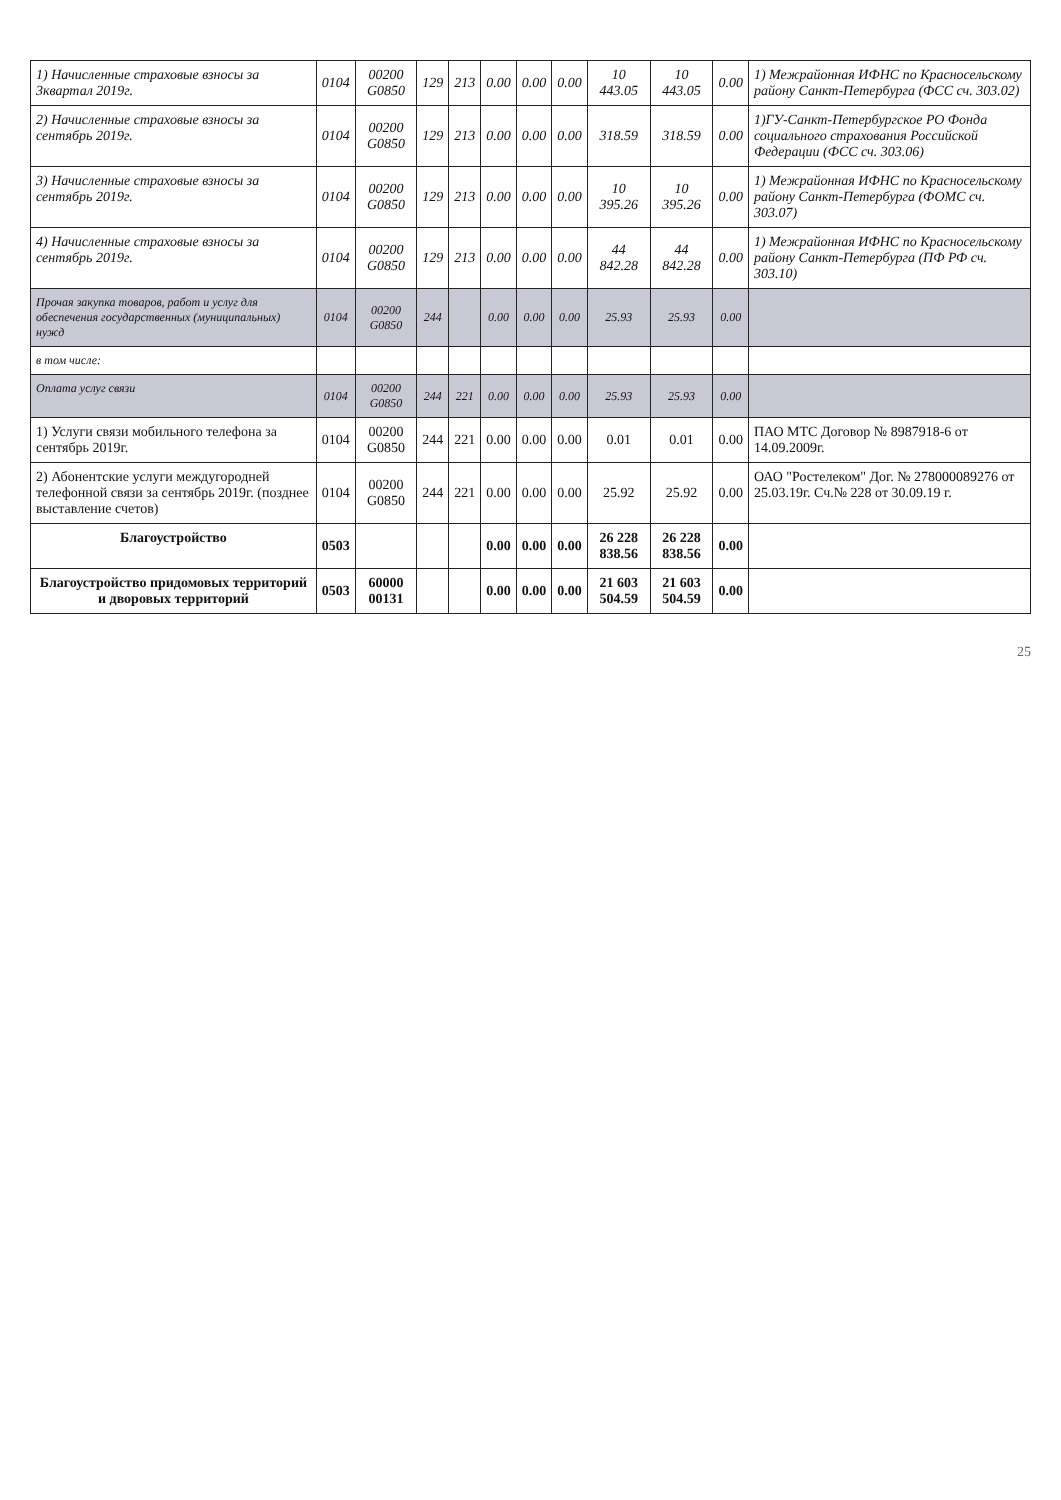| 1) Начисленные страховые взносы за 3квартал 2019г. | 0104 | 00200 G0850 | 129 | 213 | 0.00 | 0.00 | 0.00 | 10 443.05 | 10 443.05 | 0.00 | 1) Межрайонная ИФНС по Красносельскому району Санкт-Петербурга (ФСС сч. 303.02) |
| 2) Начисленные страховые взносы за сентябрь 2019г. | 0104 | 00200 G0850 | 129 | 213 | 0.00 | 0.00 | 0.00 | 318.59 | 318.59 | 0.00 | 1)ГУ-Санкт-Петербургское РО Фонда социального страхования Российской Федерации (ФСС сч. 303.06) |
| 3) Начисленные страховые взносы за сентябрь 2019г. | 0104 | 00200 G0850 | 129 | 213 | 0.00 | 0.00 | 0.00 | 10 395.26 | 10 395.26 | 0.00 | 1) Межрайонная ИФНС по Красносельскому району Санкт-Петербурга (ФОМС сч. 303.07) |
| 4) Начисленные страховые взносы за сентябрь 2019г. | 0104 | 00200 G0850 | 129 | 213 | 0.00 | 0.00 | 0.00 | 44 842.28 | 44 842.28 | 0.00 | 1) Межрайонная ИФНС по Красносельскому району Санкт-Петербурга (ПФ РФ сч. 303.10) |
| Прочая закупка товаров, работ и услуг для обеспечения государственных (муниципальных) нужд | 0104 | 00200 G0850 | 244 | | 0.00 | 0.00 | 0.00 | 25.93 | 25.93 | 0.00 | |
| в том числе: | | | | | | | | | | | |
| Оплата услуг связи | 0104 | 00200 G0850 | 244 | 221 | 0.00 | 0.00 | 0.00 | 25.93 | 25.93 | 0.00 | |
| 1) Услуги связи мобильного телефона за сентябрь 2019г. | 0104 | 00200 G0850 | 244 | 221 | 0.00 | 0.00 | 0.00 | 0.01 | 0.01 | 0.00 | ПАО МТС Договор № 8987918-6 от 14.09.2009г. |
| 2) Абонентские услуги междугородней телефонной связи за сентябрь 2019г. (позднее выставление счетов) | 0104 | 00200 G0850 | 244 | 221 | 0.00 | 0.00 | 0.00 | 25.92 | 25.92 | 0.00 | ОАО "Ростелеком" Дог. № 278000089276 от 25.03.19г. Сч.№ 228 от 30.09.19 г. |
| Благоустройство | 0503 | | | | 0.00 | 0.00 | 0.00 | 26 228 838.56 | 26 228 838.56 | 0.00 | |
| Благоустройство придомовых территорий и дворовых территорий | 0503 | 60000 00131 | | | 0.00 | 0.00 | 0.00 | 21 603 504.59 | 21 603 504.59 | 0.00 | |
25